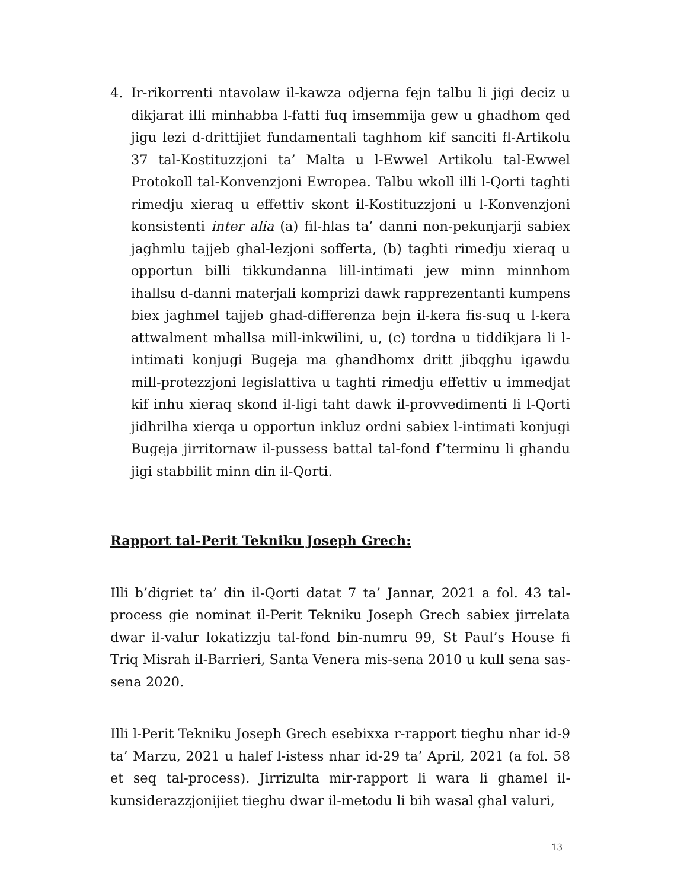4. Ir-rikorrenti ntavolaw il-kawza odjerna fejn talbu li jigi deciz u dikjarat illi minhabba l-fatti fuq imsemmija gew u ghadhom qed jigu lezi d-drittijiet fundamentali taghhom kif sanciti fl-Artikolu 37 tal-Kostituzzjoni ta’ Malta u l-Ewwel Artikolu tal-Ewwel Protokoll tal-Konvenzjoni Ewropea. Talbu wkoll illi l-Qorti taghti rimedju xieraq u effettiv skont il-Kostituzzjoni u l-Konvenzjoni konsistenti inter alia (a) fil-hlas ta’ danni non-pekunjarji sabiex jaghmlu tajjeb ghal-lezjoni sofferta, (b) taghti rimedju xieraq u opportun billi tikkundanna lill-intimati jew minn minnhom ihallsu d-danni materjali komprizi dawk rapprezentanti kumpens biex jaghmel tajjeb ghad-differenza bejn il-kera fis-suq u l-kera attwalment mhallsa mill-inkwilini, u, (c) tordna u tiddikjara li l-intimati konjugi Bugeja ma ghandhomx dritt jibqghu igawdu mill-protezzjoni legislattiva u taghti rimedju effettiv u immedjat kif inhu xieraq skond il-ligi taht dawk il-provvedimenti li l-Qorti jidhrilha xierqa u opportun inkluz ordni sabiex l-intimati konjugi Bugeja jirritornaw il-pussess battal tal-fond f’terminu li ghandu jigi stabbilit minn din il-Qorti.
Rapport tal-Perit Tekniku Joseph Grech:
Illi b’digriet ta’ din il-Qorti datat 7 ta’ Jannar, 2021 a fol. 43 tal-process gie nominat il-Perit Tekniku Joseph Grech sabiex jirrelata dwar il-valur lokatizzju tal-fond bin-numru 99, St Paul’s House fi Triq Misrah il-Barrieri, Santa Venera mis-sena 2010 u kull sena sas-sena 2020.
Illi l-Perit Tekniku Joseph Grech esebixxa r-rapport tieghu nhar id-9 ta’ Marzu, 2021 u halef l-istess nhar id-29 ta’ April, 2021 (a fol. 58 et seq tal-process). Jirrizulta mir-rapport li wara li ghamel il-kunsiderazzjonijiet tieghu dwar il-metodu li bih wasal ghal valuri,
13